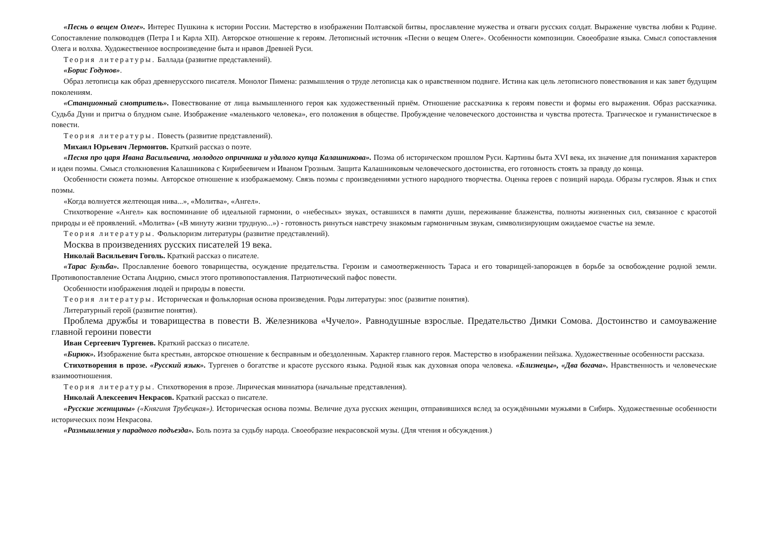«Песнь о вещем Олеге». Интерес Пушкина к истории России. Мастерство в изображении Полтавской битвы, прославление мужества и отваги русских солдат. Выражение чувства любви к Родине. Сопоставление полководцев (Петра I и Карла XII). Авторское отношение к героям. Летописный источник «Песни о вещем Олеге». Особенности композиции. Своеобразие языка. Смысл сопоставления Олега и волхва. Художественное воспроизведение быта и нравов Древней Руси.
Теория литературы. Баллада (развитие представлений).
«Борис Годунов».
Образ летописца как образ древнерусского писателя. Монолог Пимена: размышления о труде летописца как о нравственном подвиге. Истина как цель летописного повествования и как завет будущим поколениям.
«Станционный смотритель». Повествование от лица вымышленного героя как художественный приём. Отношение рассказчика к героям повести и формы его выражения. Образ рассказчика. Судьба Дуни и притча о блудном сыне. Изображение «маленького человека», его положения в обществе. Пробуждение человеческого достоинства и чувства протеста. Трагическое и гуманистическое в повести.
Теория литературы. Повесть (развитие представлений).
Михаил Юрьевич Лермонтов. Краткий рассказ о поэте.
«Песня про царя Ивана Васильевича, молодого опричника и удалого купца Калашникова». Поэма об историческом прошлом Руси. Картины быта XVI века, их значение для понимания характеров и идеи поэмы. Смысл столкновения Калашникова с Кирибеевичем и Иваном Грозным. Защита Калашниковым человеческого достоинства, его готовность стоять за правду до конца.
Особенности сюжета поэмы. Авторское отношение к изображаемому. Связь поэмы с произведениями устного народного творчества. Оценка героев с позиций народа. Образы гусляров. Язык и стих поэмы.
«Когда волнуется желтеющая нива...», «Молитва», «Ангел».
Стихотворение «Ангел» как воспоминание об идеальной гармонии, о «небесных» звуках, оставшихся в памяти души, переживание блаженства, полноты жизненных сил, связанное с красотой природы и её проявлений. «Молитва» («В минуту жизни трудную...») - готовность ринуться навстречу знакомым гармоничным звукам, символизирующим ожидаемое счастье на земле.
Теория литературы. Фольклоризм литературы (развитие представлений).
Москва в произведениях русских писателей 19 века.
Николай Васильевич Гоголь. Краткий рассказ о писателе.
«Тарас Бульба». Прославление боевого товарищества, осуждение предательства. Героизм и самоотверженность Тараса и его товарищей-запорожцев в борьбе за освобождение родной земли. Противопоставление Остапа Андрию, смысл этого противопоставления. Патриотический пафос повести.
Особенности изображения людей и природы в повести.
Теория литературы. Историческая и фольклорная основа произведения. Роды литературы: эпос (развитие понятия).
Литературный герой (развитие понятия).
Проблема дружбы и товарищества в повести В. Железникова «Чучело». Равнодушные взрослые. Предательство Димки Сомова. Достоинство и самоуважение главной героини повести
Иван Сергеевич Тургенев. Краткий рассказ о писателе.
«Бирюк». Изображение быта крестьян, авторское отношение к бесправным и обездоленным. Характер главного героя. Мастерство в изображении пейзажа. Художественные особенности рассказа.
Стихотворения в прозе. «Русский язык». Тургенев о богатстве и красоте русского языка. Родной язык как духовная опора человека. «Близнецы», «Два богача». Нравственность и человеческие взаимоотношения.
Теория литературы. Стихотворения в прозе. Лирическая миниатюра (начальные представления).
Николай Алексеевич Некрасов. Краткий рассказ о писателе.
«Русские женщины» («Княгиня Трубецкая»). Историческая основа поэмы. Величие духа русских женщин, отправившихся вслед за осуждёнными мужьями в Сибирь. Художественные особенности исторических поэм Некрасова.
«Размышления у парадного подъезда». Боль поэта за судьбу народа. Своеобразие некрасовской музы. (Для чтения и обсуждения.)